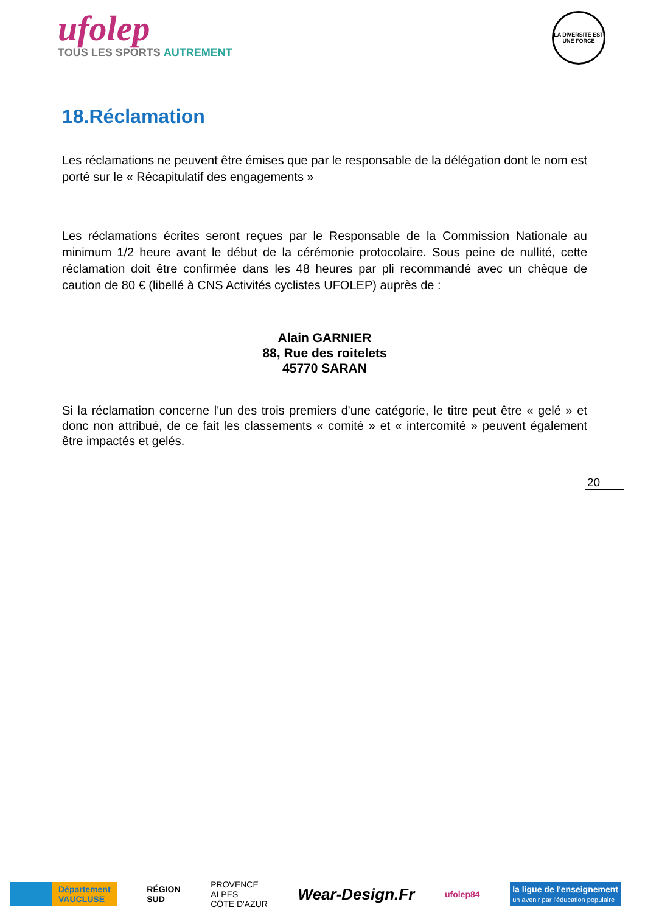ufolep
TOUS LES SPORTS AUTREMENT
LA DIVERSITÉ EST UNE FORCE
18.Réclamation
Les réclamations ne peuvent être émises que par le responsable de la délégation dont le nom est porté sur le « Récapitulatif des engagements »
Les réclamations écrites seront reçues par le Responsable de la Commission Nationale au minimum 1/2 heure avant le début de la cérémonie protocolaire. Sous peine de nullité, cette réclamation doit être confirmée dans les 48 heures par pli recommandé avec un chèque de caution de 80 € (libellé à CNS Activités cyclistes UFOLEP) auprès de :
Alain GARNIER
88, Rue des roitelets
45770 SARAN
Si la réclamation concerne l'un des trois premiers d'une catégorie, le titre peut être « gelé » et donc non attribué, de ce fait les classements « comité » et « intercomité » peuvent également être impactés et gelés.
20
Département
VAUCLUSE
RÉGION
SUD
PROVENCE
ALPES
CÔTE D'AZUR
Wear-Design.Fr
ufolep84
la ligue de l'enseignement
un avenir par l'éducation populaire